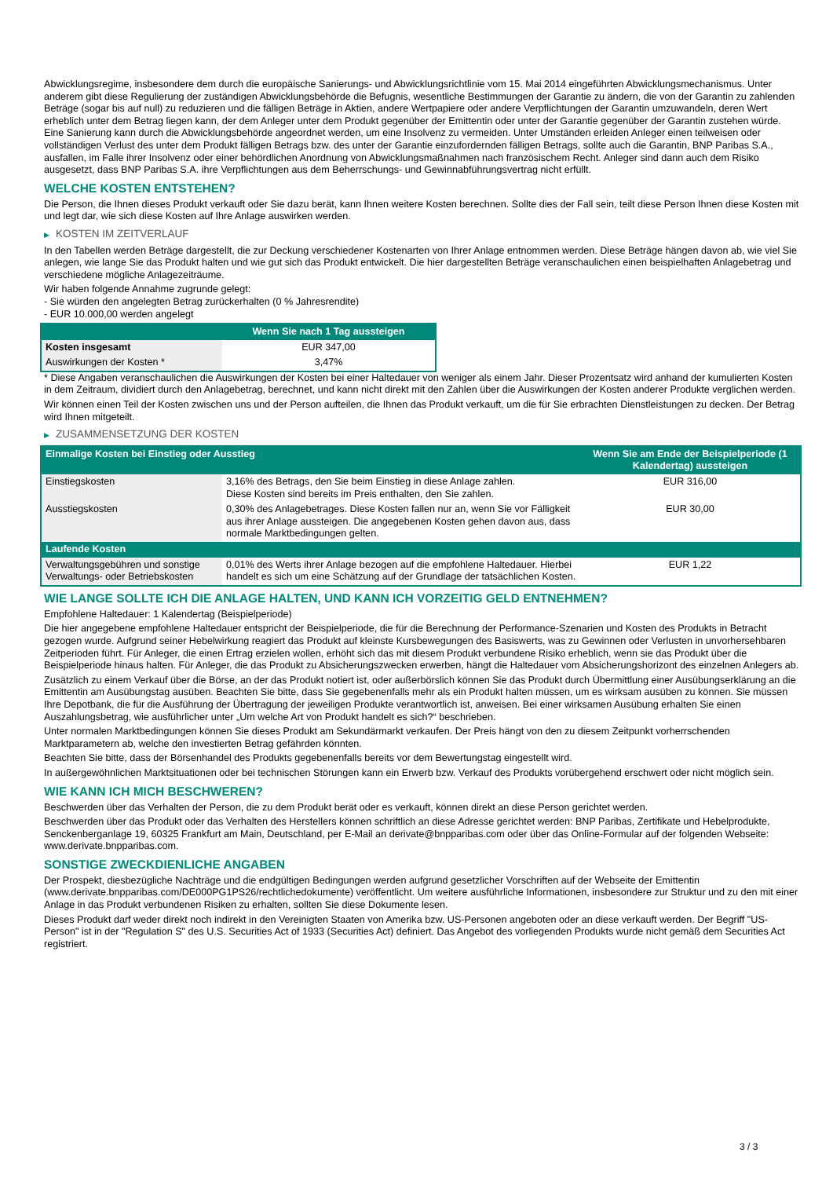Abwicklungsregime, insbesondere dem durch die europäische Sanierungs- und Abwicklungsrichtlinie vom 15. Mai 2014 eingeführten Abwicklungsmechanismus. Unter anderem gibt diese Regulierung der zuständigen Abwicklungsbehörde die Befugnis, wesentliche Bestimmungen der Garantie zu ändern, die von der Garantin zu zahlenden Beträge (sogar bis auf null) zu reduzieren und die fälligen Beträge in Aktien, andere Wertpapiere oder andere Verpflichtungen der Garantin umzuwandeln, deren Wert erheblich unter dem Betrag liegen kann, der dem Anleger unter dem Produkt gegenüber der Emittentin oder unter der Garantie gegenüber der Garantin zustehen würde. Eine Sanierung kann durch die Abwicklungsbehörde angeordnet werden, um eine Insolvenz zu vermeiden. Unter Umständen erleiden Anleger einen teilweisen oder vollständigen Verlust des unter dem Produkt fälligen Betrags bzw. des unter der Garantie einzufordernden fälligen Betrags, sollte auch die Garantin, BNP Paribas S.A., ausfallen, im Falle ihrer Insolvenz oder einer behördlichen Anordnung von Abwicklungsmaßnahmen nach französischem Recht. Anleger sind dann auch dem Risiko ausgesetzt, dass BNP Paribas S.A. ihre Verpflichtungen aus dem Beherrschungs- und Gewinnabführungsvertrag nicht erfüllt.
WELCHE KOSTEN ENTSTEHEN?
Die Person, die Ihnen dieses Produkt verkauft oder Sie dazu berät, kann Ihnen weitere Kosten berechnen. Sollte dies der Fall sein, teilt diese Person Ihnen diese Kosten mit und legt dar, wie sich diese Kosten auf Ihre Anlage auswirken werden.
▶ KOSTEN IM ZEITVERLAUF
In den Tabellen werden Beträge dargestellt, die zur Deckung verschiedener Kostenarten von Ihrer Anlage entnommen werden. Diese Beträge hängen davon ab, wie viel Sie anlegen, wie lange Sie das Produkt halten und wie gut sich das Produkt entwickelt. Die hier dargestellten Beträge veranschaulichen einen beispielhaften Anlagebetrag und verschiedene mögliche Anlagezeiträume.
Wir haben folgende Annahme zugrunde gelegt:
- Sie würden den angelegten Betrag zurückerhalten (0 % Jahresrendite)
- EUR 10.000,00 werden angelegt
| | Wenn Sie nach 1 Tag aussteigen |
| --- | --- |
| Kosten insgesamt | EUR 347,00 |
| Auswirkungen der Kosten * | 3,47% |
* Diese Angaben veranschaulichen die Auswirkungen der Kosten bei einer Haltedauer von weniger als einem Jahr. Dieser Prozentsatz wird anhand der kumulierten Kosten in dem Zeitraum, dividiert durch den Anlagebetrag, berechnet, und kann nicht direkt mit den Zahlen über die Auswirkungen der Kosten anderer Produkte verglichen werden.
Wir können einen Teil der Kosten zwischen uns und der Person aufteilen, die Ihnen das Produkt verkauft, um die für Sie erbrachten Dienstleistungen zu decken. Der Betrag wird Ihnen mitgeteilt.
▶ ZUSAMMENSETZUNG DER KOSTEN
| Einmalige Kosten bei Einstieg oder Ausstieg | | Wenn Sie am Ende der Beispielperiode (1 Kalendertag) aussteigen |
| --- | --- | --- |
| Einstiegskosten | 3,16% des Betrags, den Sie beim Einstieg in diese Anlage zahlen. Diese Kosten sind bereits im Preis enthalten, den Sie zahlen. | EUR 316,00 |
| Ausstiegskosten | 0,30% des Anlagebetrages. Diese Kosten fallen nur an, wenn Sie vor Fälligkeit aus ihrer Anlage aussteigen. Die angegebenen Kosten gehen davon aus, dass normale Marktbedingungen gelten. | EUR 30,00 |
| Laufende Kosten | | |
| Verwaltungsgebühren und sonstige Verwaltungs- oder Betriebskosten | 0,01% des Werts ihrer Anlage bezogen auf die empfohlene Haltedauer. Hierbei handelt es sich um eine Schätzung auf der Grundlage der tatsächlichen Kosten. | EUR 1,22 |
WIE LANGE SOLLTE ICH DIE ANLAGE HALTEN, UND KANN ICH VORZEITIG GELD ENTNEHMEN?
Empfohlene Haltedauer: 1 Kalendertag (Beispielperiode)
Die hier angegebene empfohlene Haltedauer entspricht der Beispielperiode, die für die Berechnung der Performance-Szenarien und Kosten des Produkts in Betracht gezogen wurde. Aufgrund seiner Hebelwirkung reagiert das Produkt auf kleinste Kursbewegungen des Basiswerts, was zu Gewinnen oder Verlusten in unvorhersehbaren Zeitperioden führt. Für Anleger, die einen Ertrag erzielen wollen, erhöht sich das mit diesem Produkt verbundene Risiko erheblich, wenn sie das Produkt über die Beispielperiode hinaus halten. Für Anleger, die das Produkt zu Absicherungszwecken erwerben, hängt die Haltedauer vom Absicherungshorizont des einzelnen Anlegers ab.
Zusätzlich zu einem Verkauf über die Börse, an der das Produkt notiert ist, oder außerbörslich können Sie das Produkt durch Übermittlung einer Ausübungserklärung an die Emittentin am Ausübungstag ausüben. Beachten Sie bitte, dass Sie gegebenenfalls mehr als ein Produkt halten müssen, um es wirksam ausüben zu können. Sie müssen Ihre Depotbank, die für die Ausführung der Übertragung der jeweiligen Produkte verantwortlich ist, anweisen. Bei einer wirksamen Ausübung erhalten Sie einen Auszahlungsbetrag, wie ausführlicher unter „Um welche Art von Produkt handelt es sich?“ beschrieben.
Unter normalen Marktbedingungen können Sie dieses Produkt am Sekundärmarkt verkaufen. Der Preis hängt von den zu diesem Zeitpunkt vorherrschenden Marktparametern ab, welche den investierten Betrag gefährden könnten.
Beachten Sie bitte, dass der Börsenhandel des Produkts gegebenenfalls bereits vor dem Bewertungstag eingestellt wird.
In außergewöhnlichen Marktsituationen oder bei technischen Störungen kann ein Erwerb bzw. Verkauf des Produkts vorübergehend erschwert oder nicht möglich sein.
WIE KANN ICH MICH BESCHWEREN?
Beschwerden über das Verhalten der Person, die zu dem Produkt berät oder es verkauft, können direkt an diese Person gerichtet werden.
Beschwerden über das Produkt oder das Verhalten des Herstellers können schriftlich an diese Adresse gerichtet werden: BNP Paribas, Zertifikate und Hebelprodukte, Senckenberganlage 19, 60325 Frankfurt am Main, Deutschland, per E-Mail an derivate@bnpparibas.com oder über das Online-Formular auf der folgenden Webseite: www.derivate.bnpparibas.com.
SONSTIGE ZWECKDIENLICHE ANGABEN
Der Prospekt, diesbezügliche Nachträge und die endgültigen Bedingungen werden aufgrund gesetzlicher Vorschriften auf der Webseite der Emittentin (www.derivate.bnpparibas.com/DE000PG1PS26/rechtlichedokumente) veröffentlicht. Um weitere ausführliche Informationen, insbesondere zur Struktur und zu den mit einer Anlage in das Produkt verbundenen Risiken zu erhalten, sollten Sie diese Dokumente lesen.
Dieses Produkt darf weder direkt noch indirekt in den Vereinigten Staaten von Amerika bzw. US-Personen angeboten oder an diese verkauft werden. Der Begriff "US-Person" ist in der "Regulation S" des U.S. Securities Act of 1933 (Securities Act) definiert. Das Angebot des vorliegenden Produkts wurde nicht gemäß dem Securities Act registriert.
3 / 3